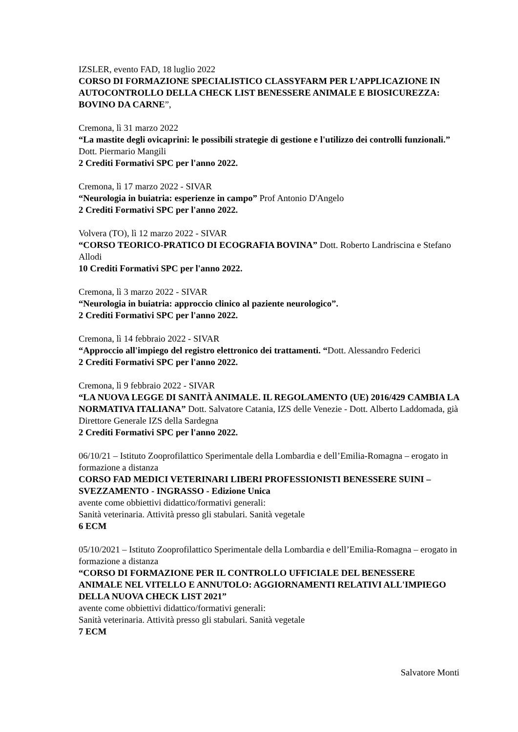IZSLER, evento FAD, 18 luglio 2022
CORSO DI FORMAZIONE SPECIALISTICO CLASSYFARM PER L’APPLICAZIONE IN AUTOCONTROLLO DELLA CHECK LIST BENESSERE ANIMALE E BIOSICUREZZA: BOVINO DA CARNE”,
Cremona, lì 31 marzo 2022
“La mastite degli ovicaprini: le possibili strategie di gestione e l'utilizzo dei controlli funzionali.” Dott. Piermario Mangili
2 Crediti Formativi SPC per l'anno 2022.
Cremona, lì 17 marzo 2022 - SIVAR
“Neurologia in buiatria: esperienze in campo” Prof Antonio D'Angelo
2 Crediti Formativi SPC per l'anno 2022.
Volvera (TO), lì 12 marzo 2022 - SIVAR
“CORSO TEORICO-PRATICO DI ECOGRAFIA BOVINA” Dott. Roberto Landriscina e Stefano Allodi
10 Crediti Formativi SPC per l'anno 2022.
Cremona, lì 3 marzo 2022 - SIVAR
“Neurologia in buiatria: approccio clinico al paziente neurologico”.
2 Crediti Formativi SPC per l'anno 2022.
Cremona, lì 14 febbraio 2022 - SIVAR
“Approccio all'impiego del registro elettronico dei trattamenti. “Dott. Alessandro Federici
2 Crediti Formativi SPC per l'anno 2022.
Cremona, lì 9 febbraio 2022 - SIVAR
“LA NUOVA LEGGE DI SANITÀ ANIMALE. IL REGOLAMENTO (UE) 2016/429 CAMBIA LA NORMATIVA ITALIANA” Dott. Salvatore Catania, IZS delle Venezie - Dott. Alberto Laddomada, già Direttore Generale IZS della Sardegna
2 Crediti Formativi SPC per l'anno 2022.
06/10/21 – Istituto Zooprofilattico Sperimentale della Lombardia e dell’Emilia-Romagna – erogato in formazione a distanza
CORSO FAD MEDICI VETERINARI LIBERI PROFESSIONISTI BENESSERE SUINI – SVEZZAMENTO - INGRASSO - Edizione Unica
avente come obbiettivi didattico/formativi generali:
Sanità veterinaria. Attività presso gli stabulari. Sanità vegetale
6 ECM
05/10/2021 – Istituto Zooprofilattico Sperimentale della Lombardia e dell’Emilia-Romagna – erogato in formazione a distanza
“CORSO DI FORMAZIONE PER IL CONTROLLO UFFICIALE DEL BENESSERE ANIMALE NEL VITELLO E ANNUTOLO: AGGIORNAMENTI RELATIVI ALL'IMPIEGO DELLA NUOVA CHECK LIST 2021”
avente come obbiettivi didattico/formativi generali:
Sanità veterinaria. Attività presso gli stabulari. Sanità vegetale
7 ECM
Salvatore Monti